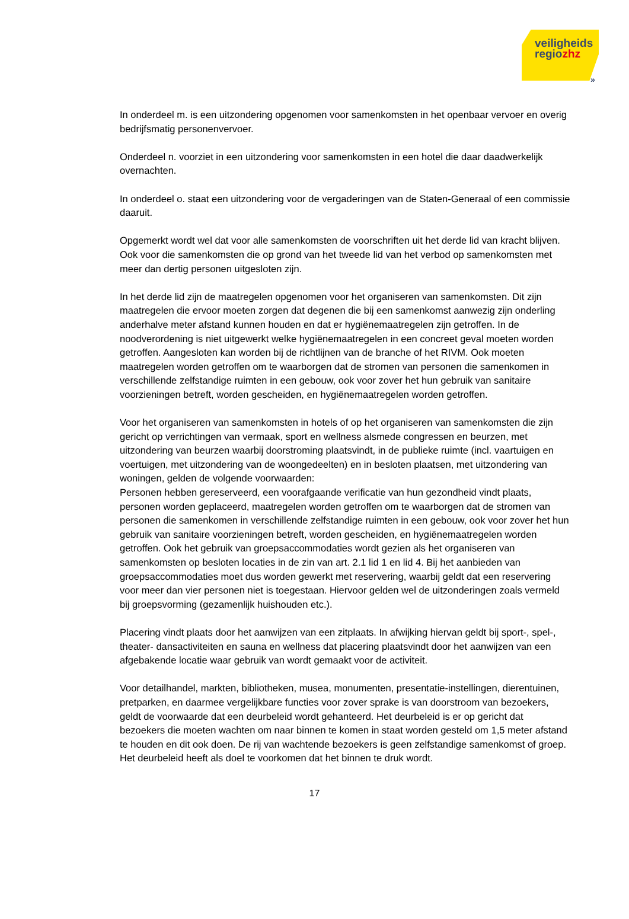veiligheids
regiozhz
»
In onderdeel m. is een uitzondering opgenomen voor samenkomsten in het openbaar vervoer en overig bedrijfsmatig personenvervoer.
Onderdeel n. voorziet in een uitzondering voor samenkomsten in een hotel die daar daadwerkelijk overnachten.
In onderdeel o. staat een uitzondering voor de vergaderingen van de Staten-Generaal of een commissie daaruit.
Opgemerkt wordt wel dat voor alle samenkomsten de voorschriften uit het derde lid van kracht blijven. Ook voor die samenkomsten die op grond van het tweede lid van het verbod op samenkomsten met meer dan dertig personen uitgesloten zijn.
In het derde lid zijn de maatregelen opgenomen voor het organiseren van samenkomsten. Dit zijn maatregelen die ervoor moeten zorgen dat degenen die bij een samenkomst aanwezig zijn onderling anderhalve meter afstand kunnen houden en dat er hygiënemaatregelen zijn getroffen. In de noodverordening is niet uitgewerkt welke hygiënemaatregelen in een concreet geval moeten worden getroffen. Aangesloten kan worden bij de richtlijnen van de branche of het RIVM. Ook moeten maatregelen worden getroffen om te waarborgen dat de stromen van personen die samenkomen in verschillende zelfstandige ruimten in een gebouw, ook voor zover het hun gebruik van sanitaire voorzieningen betreft, worden gescheiden, en hygiënemaatregelen worden getroffen.
Voor het organiseren van samenkomsten in hotels of op het organiseren van samenkomsten die zijn gericht op verrichtingen van vermaak, sport en wellness alsmede congressen en beurzen, met uitzondering van beurzen waarbij doorstroming plaatsvindt, in de publieke ruimte (incl. vaartuigen en voertuigen, met uitzondering van de woongedeelten) en in besloten plaatsen, met uitzondering van woningen, gelden de volgende voorwaarden:
Personen hebben gereserveerd, een voorafgaande verificatie van hun gezondheid vindt plaats, personen worden geplaceerd, maatregelen worden getroffen om te waarborgen dat de stromen van personen die samenkomen in verschillende zelfstandige ruimten in een gebouw, ook voor zover het hun gebruik van sanitaire voorzieningen betreft, worden gescheiden, en hygiënemaatregelen worden getroffen. Ook het gebruik van groepsaccommodaties wordt gezien als het organiseren van samenkomsten op besloten locaties in de zin van art. 2.1 lid 1 en lid 4. Bij het aanbieden van groepsaccommodaties moet dus worden gewerkt met reservering, waarbij geldt dat een reservering voor meer dan vier personen niet is toegestaan. Hiervoor gelden wel de uitzonderingen zoals vermeld bij groepsvorming (gezamenlijk huishouden etc.).
Placering vindt plaats door het aanwijzen van een zitplaats. In afwijking hiervan geldt bij sport-, spel-, theater- dansactiviteiten en sauna en wellness dat placering plaatsvindt door het aanwijzen van een afgebakende locatie waar gebruik van wordt gemaakt voor de activiteit.
Voor detailhandel, markten, bibliotheken, musea, monumenten, presentatie-instellingen, dierentuinen, pretparken, en daarmee vergelijkbare functies voor zover sprake is van doorstroom van bezoekers, geldt de voorwaarde dat een deurbeleid wordt gehanteerd. Het deurbeleid is er op gericht dat bezoekers die moeten wachten om naar binnen te komen in staat worden gesteld om 1,5 meter afstand te houden en dit ook doen. De rij van wachtende bezoekers is geen zelfstandige samenkomst of groep. Het deurbeleid heeft als doel te voorkomen dat het binnen te druk wordt.
17